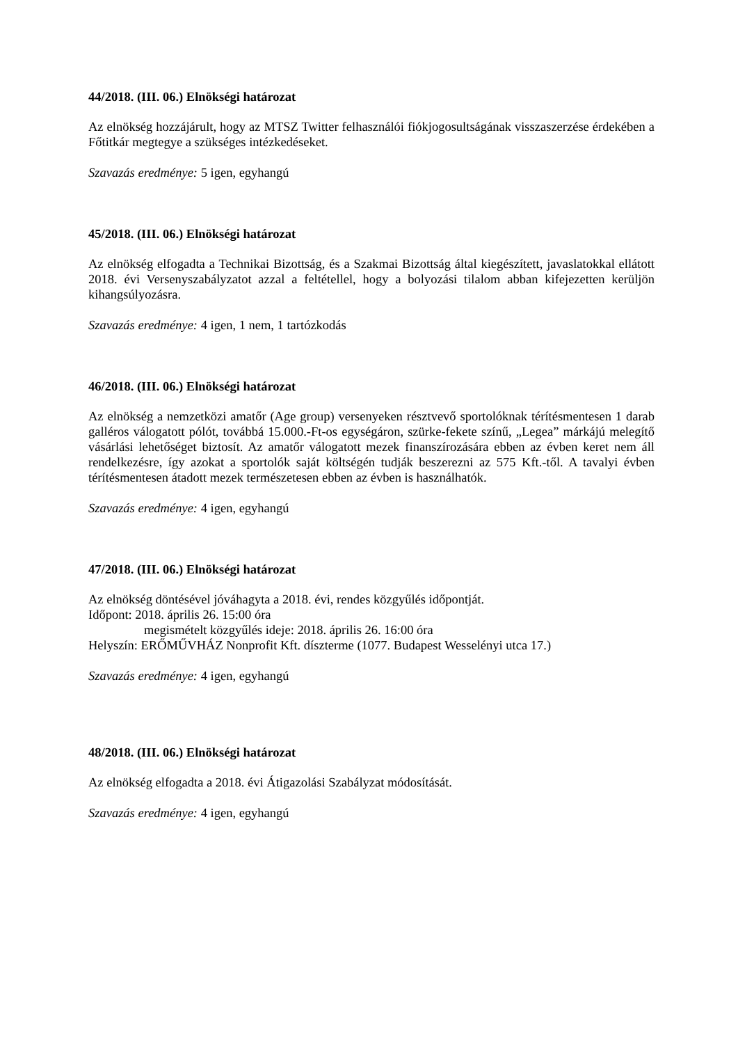44/2018. (III. 06.) Elnökségi határozat
Az elnökség hozzájárult, hogy az MTSZ Twitter felhasználói fiókjogosultságának visszaszerzése érdekében a Főtitkár megtegye a szükséges intézkedéseket.
Szavazás eredménye: 5 igen, egyhangú
45/2018. (III. 06.) Elnökségi határozat
Az elnökség elfogadta a Technikai Bizottság, és a Szakmai Bizottság által kiegészített, javaslatokkal ellátott 2018. évi Versenyszabályzatot azzal a feltétellel, hogy a bolyozási tilalom abban kifejezetten kerüljön kihangsúlyozásra.
Szavazás eredménye: 4 igen, 1 nem, 1 tartózkodás
46/2018. (III. 06.) Elnökségi határozat
Az elnökség a nemzetközi amatőr (Age group) versenyeken résztvevő sportolóknak térítésmentesen 1 darab galléros válogatott pólót, továbbá 15.000.-Ft-os egységáron, szürke-fekete színű, „Legea” márkájú melegítő vásárlási lehetőséget biztosít. Az amatőr válogatott mezek finanszírozására ebben az évben keret nem áll rendelkezésre, így azokat a sportolók saját költségén tudják beszerezni az 575 Kft.-től. A tavalyi évben térítésmentesen átadott mezek természetesen ebben az évben is használhatók.
Szavazás eredménye: 4 igen, egyhangú
47/2018. (III. 06.) Elnökségi határozat
Az elnökség döntésével jóváhagyta a 2018. évi, rendes közgyűlés időpontját.
Időpont: 2018. április 26. 15:00 óra
megismételt közgyűlés ideje: 2018. április 26. 16:00 óra
Helyszín: ERŐMŰVHÁZ Nonprofit Kft. díszterme (1077. Budapest Wesselényi utca 17.)
Szavazás eredménye: 4 igen, egyhangú
48/2018. (III. 06.) Elnökségi határozat
Az elnökség elfogadta a 2018. évi Átigazolási Szabályzat módosítását.
Szavazás eredménye: 4 igen, egyhangú